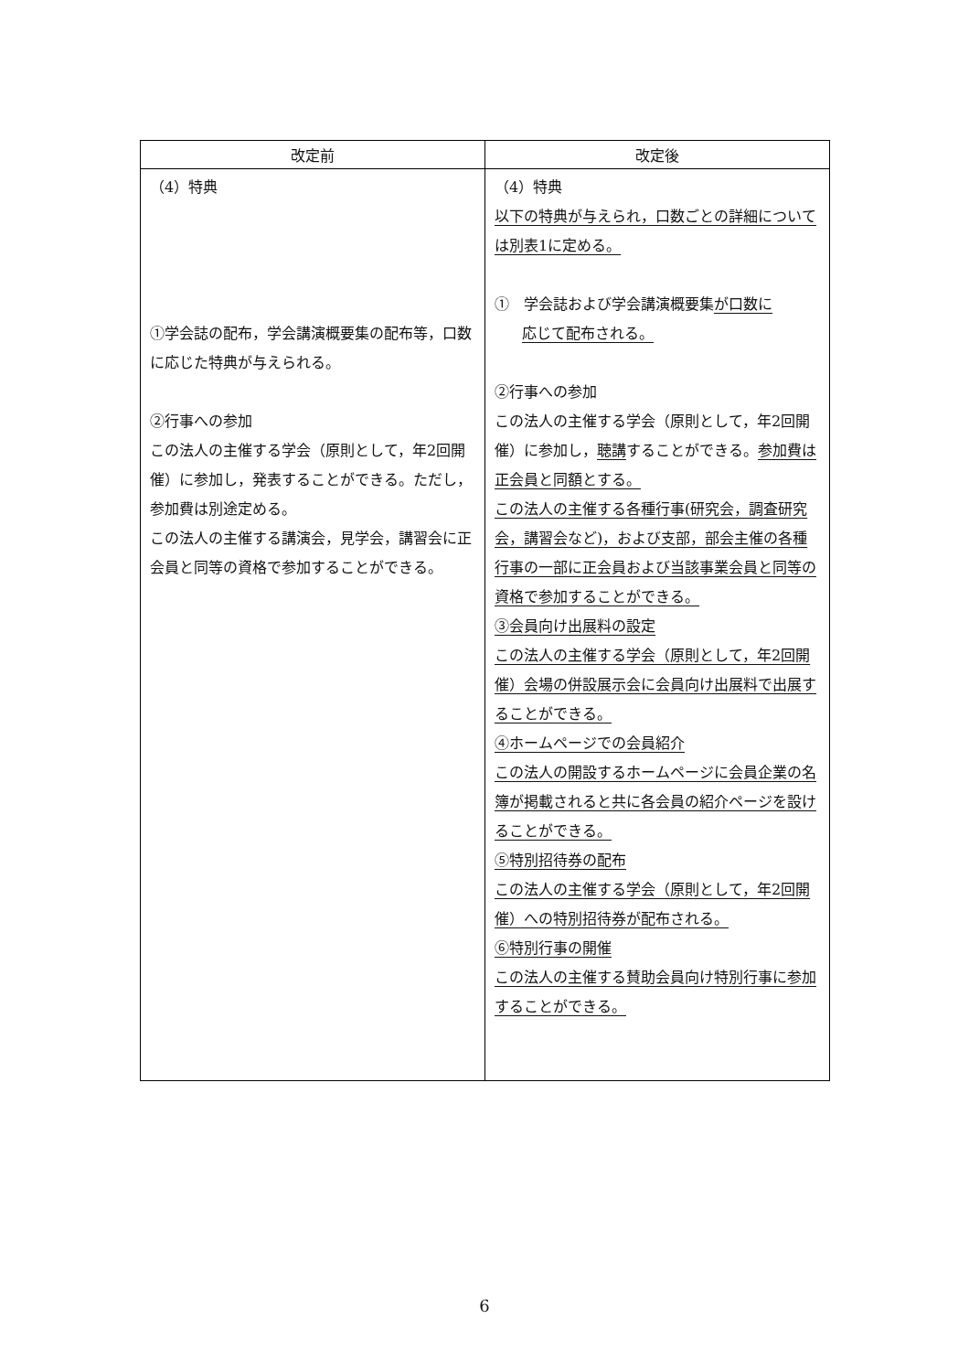| 改定前 | 改定後 |
| --- | --- |
| （4）特典 ①学会誌の配布，学会講演概要集の配布等，口数に応じた特典が与えられる。 ②行事への参加 この法人の主催する学会（原則として，年2回開催）に参加し，発表することができる。ただし，参加費は別途定める。 この法人の主催する講演会，見学会，講習会に正会員と同等の資格で参加することができる。 | （4）特典 以下の特典が与えられ，口数ごとの詳細については別表1に定める。 ① 学会誌および学会講演概要集 が口数に 応じて配布される。 ②行事への参加 この法人の主催する学会（原則として，年2回開催）に参加し， 聴講 することができる。 参加費は正会員と同額とする。 この法人の主催する各種行事(研究会，調査研究会，講習会など)，および支部，部会主催の各種行事の一部に正会員および当該事業会員と同等の資格で参加することができる。 ③会員向け出展料の設定 この法人の主催する学会（原則として，年2回開催）会場の併設展示会に会員向け出展料で出展することができる。 ④ホームページでの会員紹介 この法人の開設するホームページに会員企業の名簿が掲載されると共に各会員の紹介ページを設けることができる。 ⑤特別招待券の配布 この法人の主催する学会（原則として，年2回開催）への特別招待券が配布される。 ⑥特別行事の開催 この法人の主催する賛助会員向け特別行事に参加することができる。 |
6